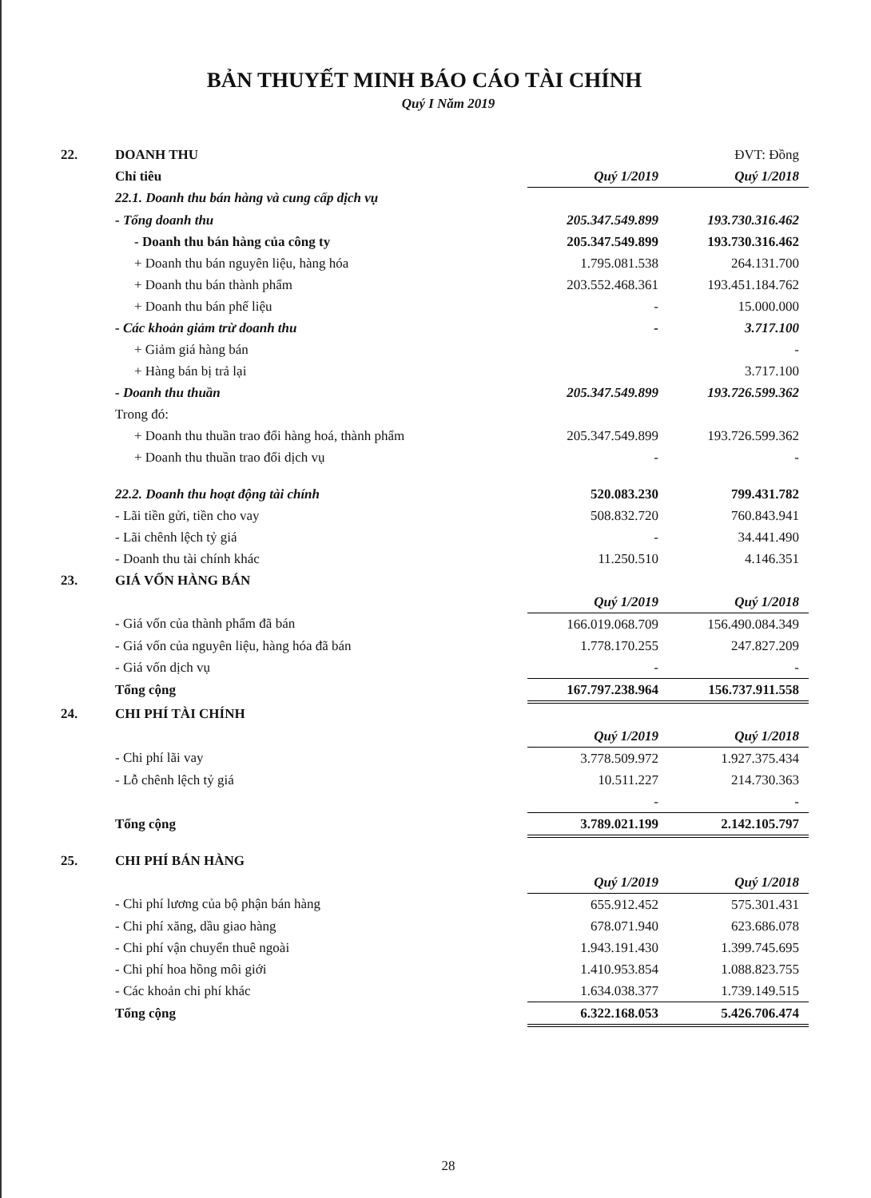BẢN THUYẾT MINH BÁO CÁO TÀI CHÍNH
Quý I Năm 2019
| 22. | DOANH THU | | ĐVT: Đồng |
| | Chỉ tiêu | Quý 1/2019 | Quý 1/2018 |
| | 22.1. Doanh thu bán hàng và cung cấp dịch vụ | | |
| | - Tổng doanh thu | 205.347.549.899 | 193.730.316.462 |
| | - Doanh thu bán hàng của công ty | 205.347.549.899 | 193.730.316.462 |
| | + Doanh thu bán nguyên liệu, hàng hóa | 1.795.081.538 | 264.131.700 |
| | + Doanh thu bán thành phẩm | 203.552.468.361 | 193.451.184.762 |
| | + Doanh thu bán phế liệu | - | 15.000.000 |
| | - Các khoản giảm trừ doanh thu | - | 3.717.100 |
| | + Giảm giá hàng bán | | - |
| | + Hàng bán bị trả lại | | 3.717.100 |
| | - Doanh thu thuần | 205.347.549.899 | 193.726.599.362 |
| | Trong đó: | | |
| | + Doanh thu thuần trao đổi hàng hoá, thành phẩm | 205.347.549.899 | 193.726.599.362 |
| | + Doanh thu thuần trao đổi dịch vụ | - | - |
| | 22.2. Doanh thu hoạt động tài chính | 520.083.230 | 799.431.782 |
| | - Lãi tiền gửi, tiền cho vay | 508.832.720 | 760.843.941 |
| | - Lãi chênh lệch tỷ giá | - | 34.441.490 |
| | - Doanh thu tài chính khác | 11.250.510 | 4.146.351 |
| 23. | GIÁ VỐN HÀNG BÁN | | |
| | | Quý 1/2019 | Quý 1/2018 |
| | - Giá vốn của thành phẩm đã bán | 166.019.068.709 | 156.490.084.349 |
| | - Giá vốn của nguyên liệu, hàng hóa đã bán | 1.778.170.255 | 247.827.209 |
| | - Giá vốn dịch vụ | - | - |
| | Tổng cộng | 167.797.238.964 | 156.737.911.558 |
| 24. | CHI PHÍ TÀI CHÍNH | | |
| | | Quý 1/2019 | Quý 1/2018 |
| | - Chi phí lãi vay | 3.778.509.972 | 1.927.375.434 |
| | - Lỗ chênh lệch tỷ giá | 10.511.227 | 214.730.363 |
| | | - | - |
| | Tổng cộng | 3.789.021.199 | 2.142.105.797 |
| 25. | CHI PHÍ BÁN HÀNG | | |
| | | Quý 1/2019 | Quý 1/2018 |
| | - Chi phí lương của bộ phận bán hàng | 655.912.452 | 575.301.431 |
| | - Chi phí xăng, dầu giao hàng | 678.071.940 | 623.686.078 |
| | - Chi phí vận chuyển thuê ngoài | 1.943.191.430 | 1.399.745.695 |
| | - Chi phí hoa hồng môi giới | 1.410.953.854 | 1.088.823.755 |
| | - Các khoản chi phí khác | 1.634.038.377 | 1.739.149.515 |
| | Tổng cộng | 6.322.168.053 | 5.426.706.474 |
28